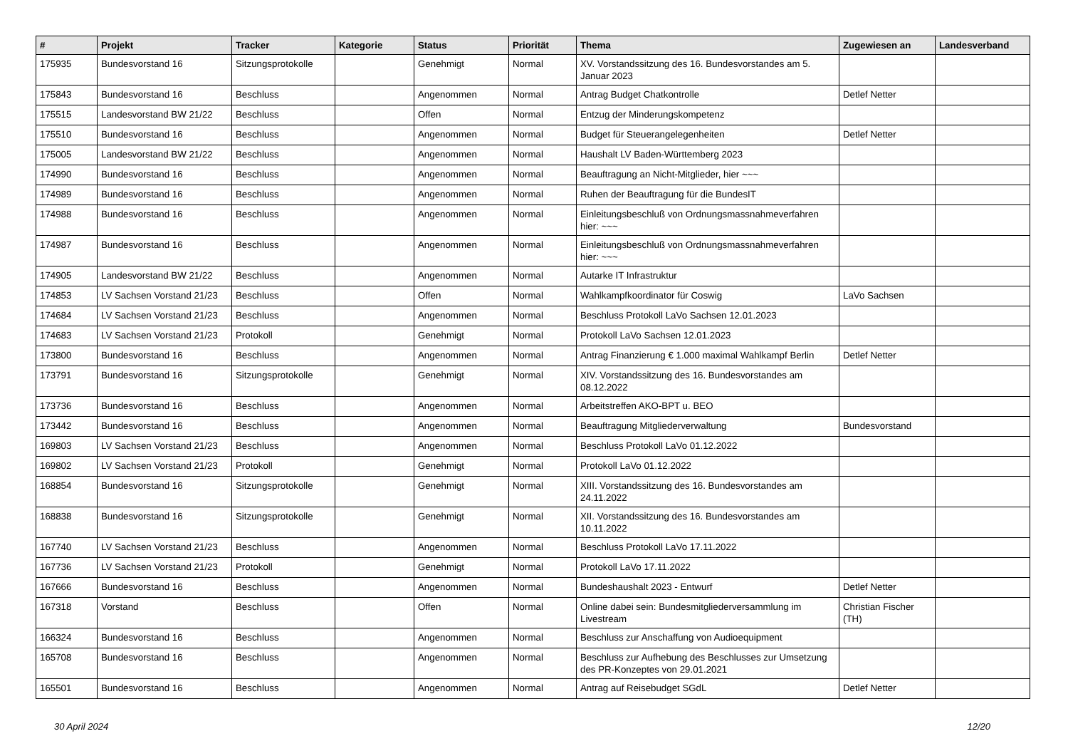| # | Projekt | Tracker | Kategorie | Status | Priorität | Thema | Zugewiesen an | Landesverband |
| --- | --- | --- | --- | --- | --- | --- | --- | --- |
| 175935 | Bundesvorstand 16 | Sitzungsprotokolle | | Genehmigt | Normal | XV. Vorstandssitzung des 16. Bundesvorstandes am 5. Januar 2023 | | |
| 175843 | Bundesvorstand 16 | Beschluss | | Angenommen | Normal | Antrag Budget Chatkontrolle | Detlef Netter | |
| 175515 | Landesvorstand BW 21/22 | Beschluss | | Offen | Normal | Entzug der Minderungskompetenz | | |
| 175510 | Bundesvorstand 16 | Beschluss | | Angenommen | Normal | Budget für Steuerangelegenheiten | Detlef Netter | |
| 175005 | Landesvorstand BW 21/22 | Beschluss | | Angenommen | Normal | Haushalt LV Baden-Württemberg 2023 | | |
| 174990 | Bundesvorstand 16 | Beschluss | | Angenommen | Normal | Beauftragung an Nicht-Mitglieder, hier ~~~ | | |
| 174989 | Bundesvorstand 16 | Beschluss | | Angenommen | Normal | Ruhen der Beauftragung für die BundesIT | | |
| 174988 | Bundesvorstand 16 | Beschluss | | Angenommen | Normal | Einleitungsbeschluß von Ordnungsmassnahmeverfahren hier: ~~~ | | |
| 174987 | Bundesvorstand 16 | Beschluss | | Angenommen | Normal | Einleitungsbeschluß von Ordnungsmassnahmeverfahren hier: ~~~ | | |
| 174905 | Landesvorstand BW 21/22 | Beschluss | | Angenommen | Normal | Autarke IT Infrastruktur | | |
| 174853 | LV Sachsen Vorstand 21/23 | Beschluss | | Offen | Normal | Wahlkampfkoordinator für Coswig | LaVo Sachsen | |
| 174684 | LV Sachsen Vorstand 21/23 | Beschluss | | Angenommen | Normal | Beschluss Protokoll LaVo Sachsen 12.01.2023 | | |
| 174683 | LV Sachsen Vorstand 21/23 | Protokoll | | Genehmigt | Normal | Protokoll LaVo Sachsen 12.01.2023 | | |
| 173800 | Bundesvorstand 16 | Beschluss | | Angenommen | Normal | Antrag Finanzierung € 1.000 maximal Wahlkampf Berlin | Detlef Netter | |
| 173791 | Bundesvorstand 16 | Sitzungsprotokolle | | Genehmigt | Normal | XIV. Vorstandssitzung des 16. Bundesvorstandes am 08.12.2022 | | |
| 173736 | Bundesvorstand 16 | Beschluss | | Angenommen | Normal | Arbeitstreffen AKO-BPT u. BEO | | |
| 173442 | Bundesvorstand 16 | Beschluss | | Angenommen | Normal | Beauftragung Mitgliederverwaltung | Bundesvorstand | |
| 169803 | LV Sachsen Vorstand 21/23 | Beschluss | | Angenommen | Normal | Beschluss Protokoll LaVo 01.12.2022 | | |
| 169802 | LV Sachsen Vorstand 21/23 | Protokoll | | Genehmigt | Normal | Protokoll LaVo 01.12.2022 | | |
| 168854 | Bundesvorstand 16 | Sitzungsprotokolle | | Genehmigt | Normal | XIII. Vorstandssitzung des 16. Bundesvorstandes am 24.11.2022 | | |
| 168838 | Bundesvorstand 16 | Sitzungsprotokolle | | Genehmigt | Normal | XII. Vorstandssitzung des 16. Bundesvorstandes am 10.11.2022 | | |
| 167740 | LV Sachsen Vorstand 21/23 | Beschluss | | Angenommen | Normal | Beschluss Protokoll LaVo 17.11.2022 | | |
| 167736 | LV Sachsen Vorstand 21/23 | Protokoll | | Genehmigt | Normal | Protokoll LaVo 17.11.2022 | | |
| 167666 | Bundesvorstand 16 | Beschluss | | Angenommen | Normal | Bundeshaushalt 2023 - Entwurf | Detlef Netter | |
| 167318 | Vorstand | Beschluss | | Offen | Normal | Online dabei sein: Bundesmitgliederversammlung im Livestream | Christian Fischer (TH) | |
| 166324 | Bundesvorstand 16 | Beschluss | | Angenommen | Normal | Beschluss zur Anschaffung von Audioequipment | | |
| 165708 | Bundesvorstand 16 | Beschluss | | Angenommen | Normal | Beschluss zur Aufhebung des Beschlusses zur Umsetzung des PR-Konzeptes von 29.01.2021 | | |
| 165501 | Bundesvorstand 16 | Beschluss | | Angenommen | Normal | Antrag auf Reisebudget SGdL | Detlef Netter | |
30 April 2024 12/20